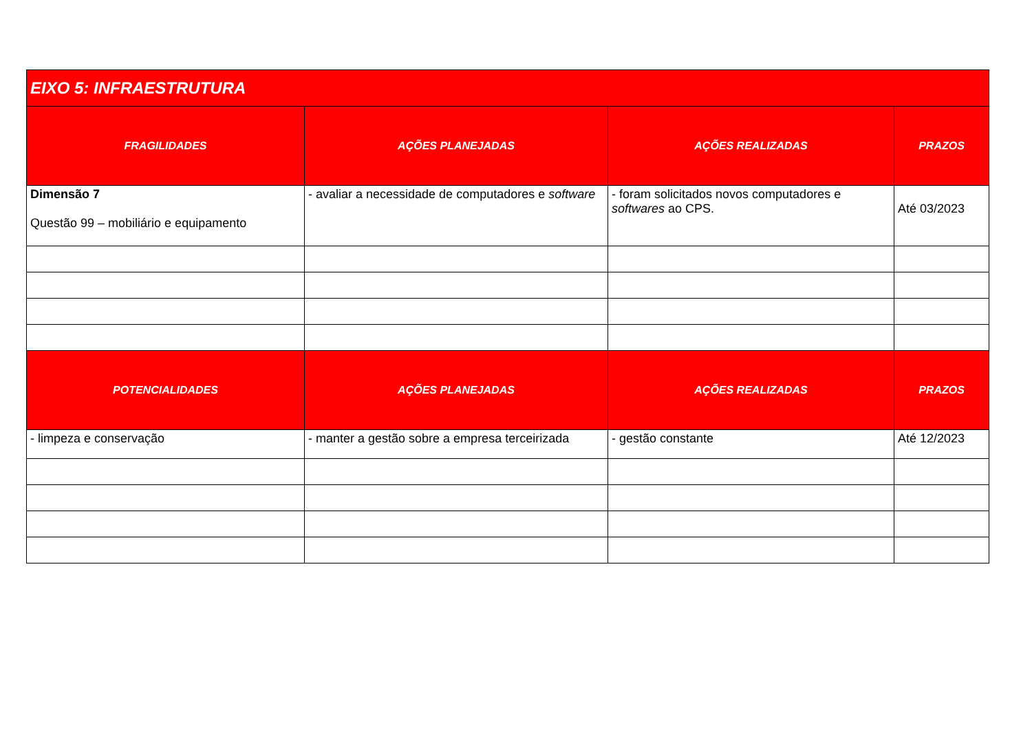| EIXO 5: INFRAESTRUTURA | | | |
| --- | --- | --- | --- |
| FRAGILIDADES | AÇÕES PLANEJADAS | AÇÕES REALIZADAS | PRAZOS |
| Dimensão 7 Questão 99 – mobiliário e equipamento | - avaliar a necessidade de computadores e software | - foram solicitados novos computadores e softwares ao CPS. | Até 03/2023 |
| POTENCIALIDADES | AÇÕES PLANEJADAS | AÇÕES REALIZADAS | PRAZOS |
| - limpeza e conservação | - manter a gestão sobre a empresa terceirizada | - gestão constante | Até 12/2023 |